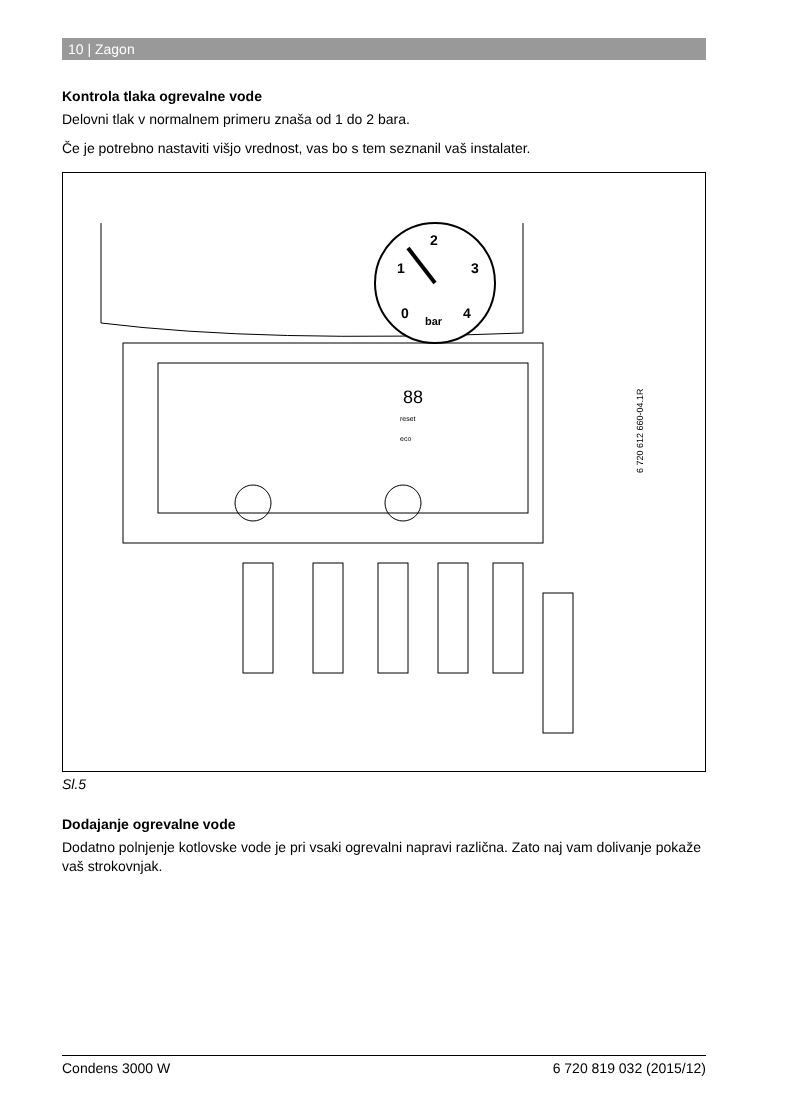10 | Zagon
Kontrola tlaka ogrevalne vode
Delovni tlak v normalnem primeru znaša od 1 do 2 bara.
Če je potrebno nastaviti višjo vrednost, vas bo s tem seznanil vaš instalater.
2
1
3
0
4
bar
88
reset
eco
6 720 612 660-04.1R
Sl.5
Dodajanje ogrevalne vode
Dodatno polnjenje kotlovske vode je pri vsaki ogrevalni napravi različna. Zato naj vam dolivanje pokaže vaš strokovnjak.
Condens 3000 W 6 720 819 032 (2015/12)